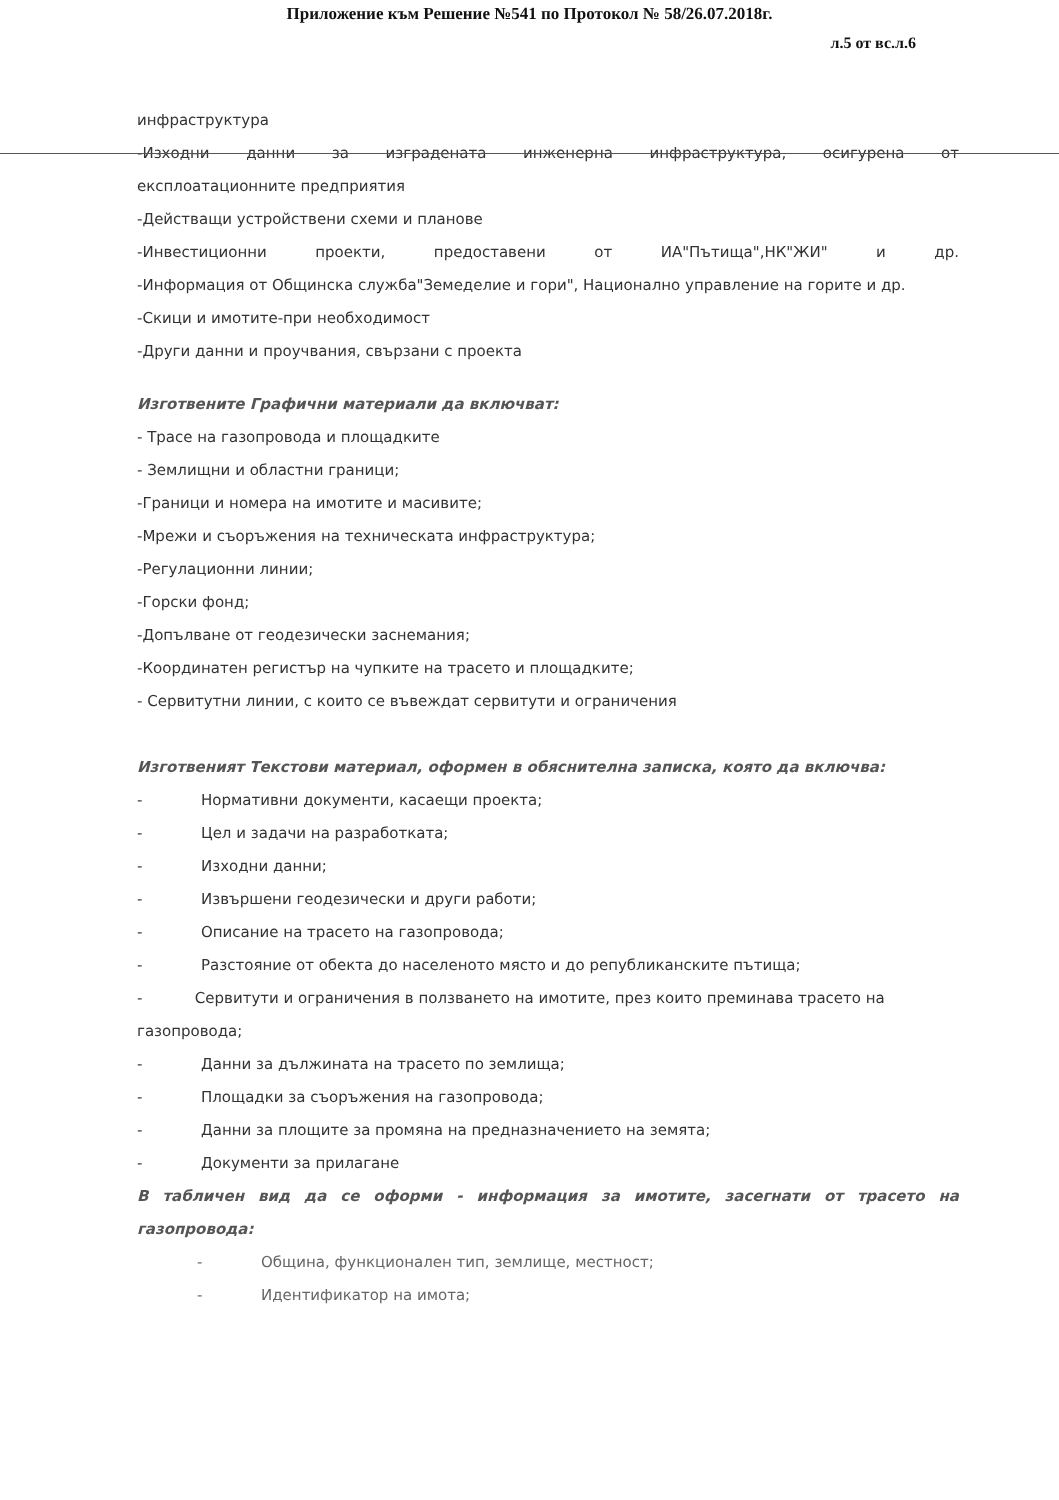Приложение към Решение №541 по Протокол № 58/26.07.2018г.
л.5 от вс.л.6
инфраструктура
-Изходни данни за изградената инженерна инфраструктура, осигурена от
експлоатационните предприятия
-Действащи устройствени схеми и планове
-Инвестиционни проекти, предоставени от ИА"Пътища",НК"ЖИ" и др.
-Информация от Общинска служба"Земеделие и гори", Национално управление на горите и др.
-Скици и имотите-при необходимост
-Други данни и проучвания, свързани с проекта
Изготвените Графични материали да включват:
- Трасе на газопровода и площадките
- Землищни и областни граници;
-Граници и номера на имотите и масивите;
-Мрежи и съоръжения на техническата инфраструктура;
-Регулационни линии;
-Горски фонд;
-Допълване от геодезически заснемания;
-Координатен регистър на чупките на трасето и площадките;
- Сервитутни линии, с които се въвеждат сервитути и ограничения
Изготвеният Текстови материал, оформен в обяснителна записка, която да включва:
- Нормативни документи, касаещи проекта;
- Цел и задачи на разработката;
- Изходни данни;
- Извършени геодезически и други работи;
- Описание на трасето на газопровода;
- Разстояние от обекта до населеното място и до републиканските пътища;
- Сервитути и ограничения в ползването на имотите, през които преминава трасето на газопровода;
- Данни за дължината на трасето по землища;
- Площадки за съоръжения на газопровода;
- Данни за площите за промяна на предназначението на земята;
- Документи за прилагане
В табличен вид да се оформи - информация за имотите, засегнати от трасето на газопровода:
- Община, функционален тип, землище, местност;
- Идентификатор на имота;